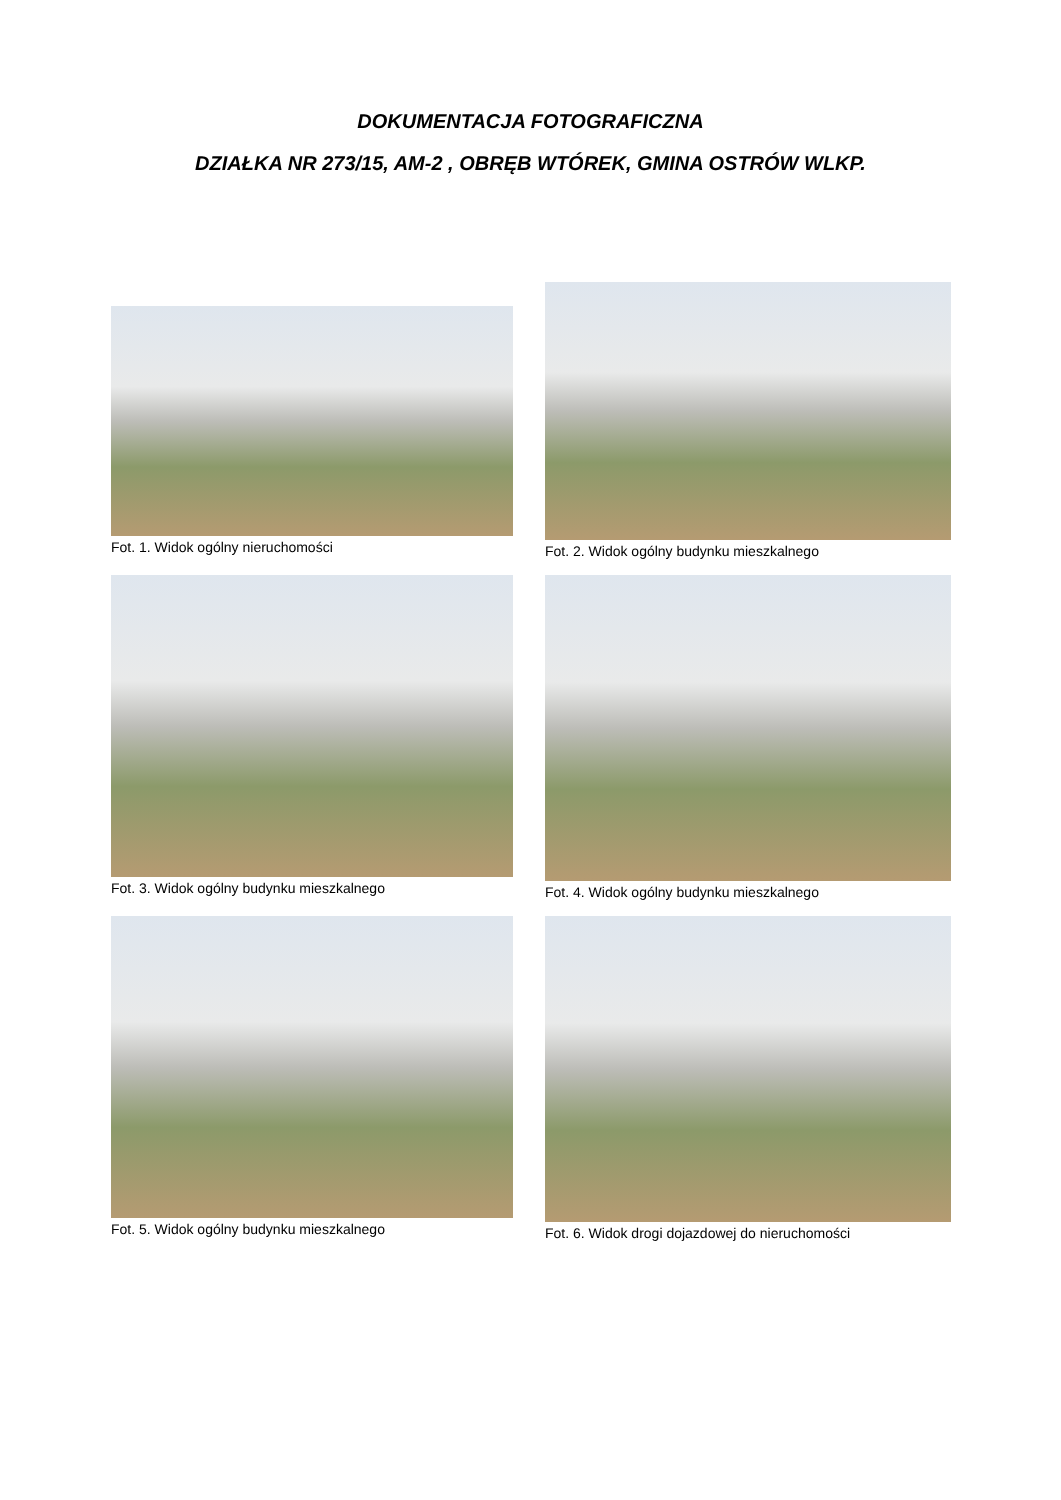DOKUMENTACJA FOTOGRAFICZNA
DZIAŁKA NR 273/15, AM-2 , OBRĘB WTÓREK, GMINA OSTRÓW WLKP.
Fot. 1. Widok ogólny nieruchomości
Fot. 2. Widok ogólny budynku mieszkalnego
Fot. 3. Widok ogólny budynku mieszkalnego
Fot. 4. Widok ogólny budynku mieszkalnego
Fot. 5. Widok ogólny budynku mieszkalnego
Fot. 6. Widok drogi dojazdowej do nieruchomości